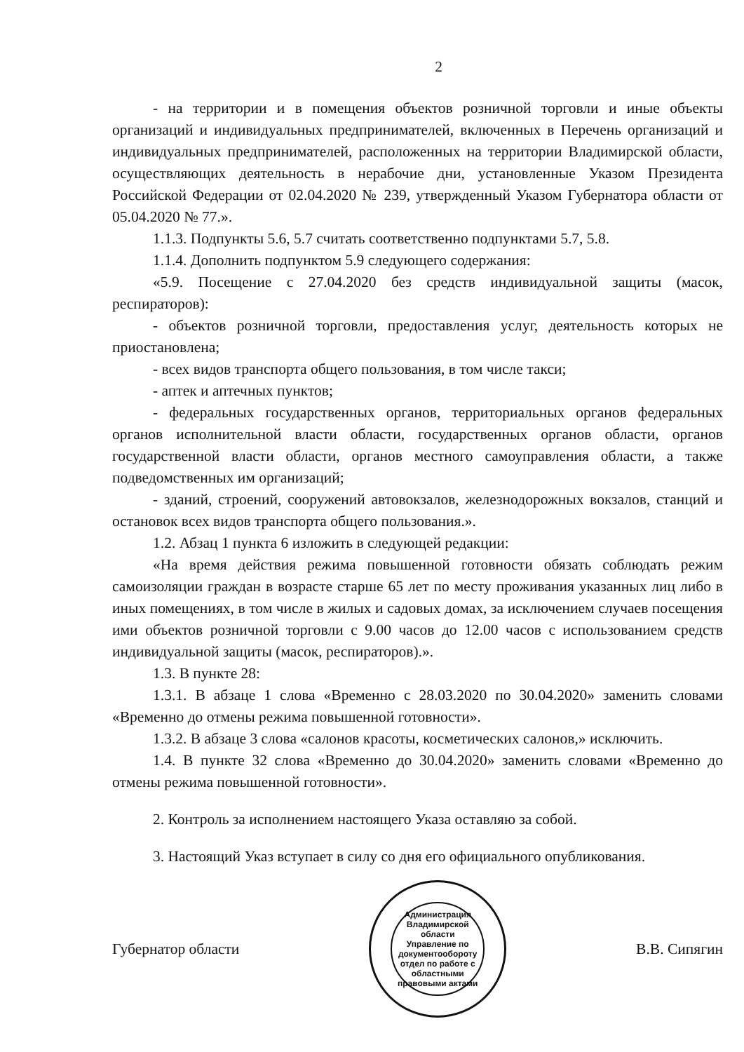2
- на территории и в помещения объектов розничной торговли и иные объекты организаций и индивидуальных предпринимателей, включенных в Перечень организаций и индивидуальных предпринимателей, расположенных на территории Владимирской области, осуществляющих деятельность в нерабочие дни, установленные Указом Президента Российской Федерации от 02.04.2020 № 239, утвержденный Указом Губернатора области от 05.04.2020 № 77.».
1.1.3. Подпункты 5.6, 5.7 считать соответственно подпунктами 5.7, 5.8.
1.1.4. Дополнить подпунктом 5.9 следующего содержания:
«5.9. Посещение с 27.04.2020 без средств индивидуальной защиты (масок, респираторов):
- объектов розничной торговли, предоставления услуг, деятельность которых не приостановлена;
- всех видов транспорта общего пользования, в том числе такси;
- аптек и аптечных пунктов;
- федеральных государственных органов, территориальных органов федеральных органов исполнительной власти области, государственных органов области, органов государственной власти области, органов местного самоуправления области, а также подведомственных им организаций;
- зданий, строений, сооружений автовокзалов, железнодорожных вокзалов, станций и остановок всех видов транспорта общего пользования.».
1.2. Абзац 1 пункта 6 изложить в следующей редакции:
«На время действия режима повышенной готовности обязать соблюдать режим самоизоляции граждан в возрасте старше 65 лет по месту проживания указанных лиц либо в иных помещениях, в том числе в жилых и садовых домах, за исключением случаев посещения ими объектов розничной торговли с 9.00 часов до 12.00 часов с использованием средств индивидуальной защиты (масок, респираторов).».
1.3. В пункте 28:
1.3.1. В абзаце 1 слова «Временно с 28.03.2020 по 30.04.2020» заменить словами «Временно до отмены режима повышенной готовности».
1.3.2. В абзаце 3 слова «салонов красоты, косметических салонов,» исключить.
1.4. В пункте 32 слова «Временно до 30.04.2020» заменить словами «Временно до отмены режима повышенной готовности».
2. Контроль за исполнением настоящего Указа оставляю за собой.
3. Настоящий Указ вступает в силу со дня его официального опубликования.
Губернатор области
Администрация Владимирской области
Управление по документообороту
отдел по работе с областными правовыми актами
В.В. Сипягин